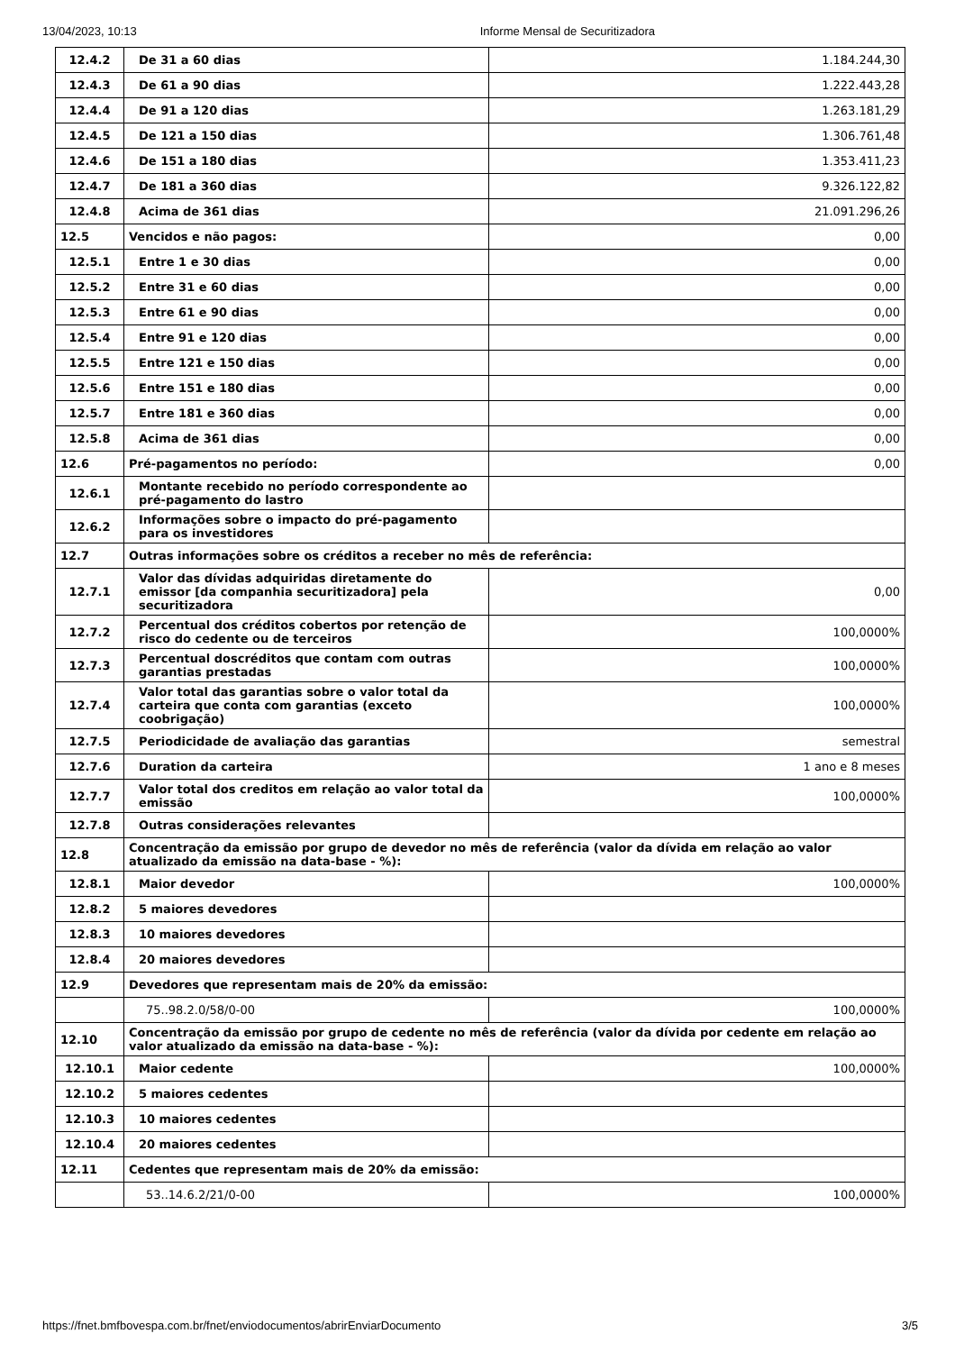13/04/2023, 10:13 Informe Mensal de Securitizadora
| 12.4.2 | De 31 a 60 dias | 1.184.244,30 |
| 12.4.3 | De 61 a 90 dias | 1.222.443,28 |
| 12.4.4 | De 91 a 120 dias | 1.263.181,29 |
| 12.4.5 | De 121 a 150 dias | 1.306.761,48 |
| 12.4.6 | De 151 a 180 dias | 1.353.411,23 |
| 12.4.7 | De 181 a 360 dias | 9.326.122,82 |
| 12.4.8 | Acima de 361 dias | 21.091.296,26 |
| 12.5 | Vencidos e não pagos: | 0,00 |
| 12.5.1 | Entre 1 e 30 dias | 0,00 |
| 12.5.2 | Entre 31 e 60 dias | 0,00 |
| 12.5.3 | Entre 61 e 90 dias | 0,00 |
| 12.5.4 | Entre 91 e 120 dias | 0,00 |
| 12.5.5 | Entre 121 e 150 dias | 0,00 |
| 12.5.6 | Entre 151 e 180 dias | 0,00 |
| 12.5.7 | Entre 181 e 360 dias | 0,00 |
| 12.5.8 | Acima de 361 dias | 0,00 |
| 12.6 | Pré-pagamentos no período: | 0,00 |
| 12.6.1 | Montante recebido no período correspondente ao pré-pagamento do lastro | |
| 12.6.2 | Informações sobre o impacto do pré-pagamento para os investidores | |
| 12.7 | Outras informações sobre os créditos a receber no mês de referência: | |
| 12.7.1 | Valor das dívidas adquiridas diretamente do emissor [da companhia securitizadora] pela securitizadora | 0,00 |
| 12.7.2 | Percentual dos créditos cobertos por retenção de risco do cedente ou de terceiros | 100,0000% |
| 12.7.3 | Percentual doscréditos que contam com outras garantias prestadas | 100,0000% |
| 12.7.4 | Valor total das garantias sobre o valor total da carteira que conta com garantias (exceto coobrigação) | 100,0000% |
| 12.7.5 | Periodicidade de avaliação das garantias | semestral |
| 12.7.6 | Duration da carteira | 1 ano e 8 meses |
| 12.7.7 | Valor total dos creditos em relação ao valor total da emissão | 100,0000% |
| 12.7.8 | Outras considerações relevantes | |
| 12.8 | Concentração da emissão por grupo de devedor no mês de referência (valor da dívida em relação ao valor atualizado da emissão na data-base - %): | |
| 12.8.1 | Maior devedor | 100,0000% |
| 12.8.2 | 5 maiores devedores | |
| 12.8.3 | 10 maiores devedores | |
| 12.8.4 | 20 maiores devedores | |
| 12.9 | Devedores que representam mais de 20% da emissão: | |
| | 75..98.2.0/58/0-00 | 100,0000% |
| 12.10 | Concentração da emissão por grupo de cedente no mês de referência (valor da dívida por cedente em relação ao valor atualizado da emissão na data-base - %): | |
| 12.10.1 | Maior cedente | 100,0000% |
| 12.10.2 | 5 maiores cedentes | |
| 12.10.3 | 10 maiores cedentes | |
| 12.10.4 | 20 maiores cedentes | |
| 12.11 | Cedentes que representam mais de 20% da emissão: | |
| | 53..14.6.2/21/0-00 | 100,0000% |
https://fnet.bmfbovespa.com.br/fnet/enviodocumentos/abrirEnviarDocumento 3/5